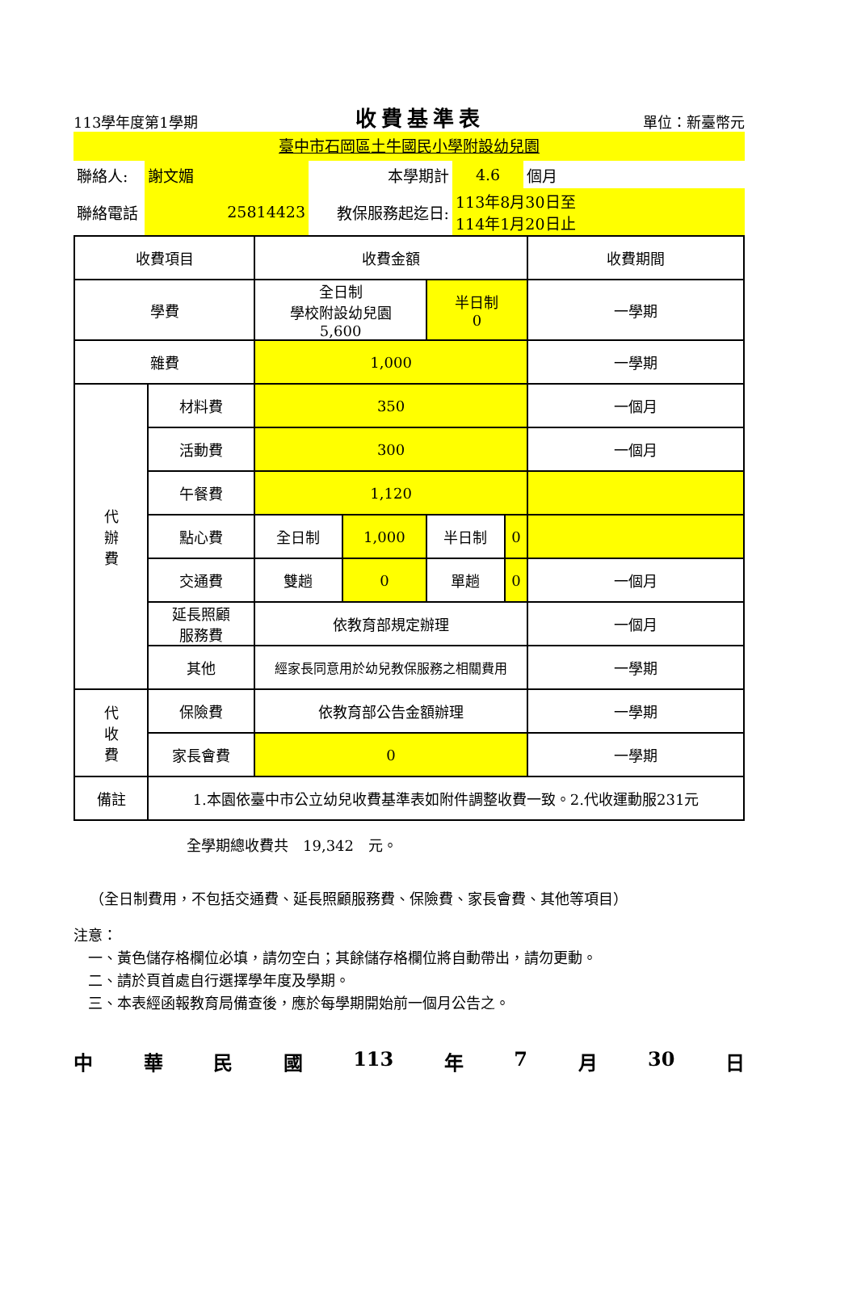113學年度第1學期 收費基準表 單位：新臺幣元
臺中市石岡區土牛國民小學附設幼兒園
| 聯絡人: | 謝文媚 | 本學期計 | 4.6 | 個月 |
| 聯絡電話 | 25814423 | 教保服務起迄日: | 113年8月30日至 114年1月20日止 | |
| 收費項目 | | 收費金額 | | | | 收費期間 |
| 學費 | | 全日制 學校附設幼兒園 5,600 | | 半日制 0 | | 一學期 |
| 雜費 | | 1,000 | | | | 一學期 |
| 代 辦 費 | 材料費 | 350 | | | | 一個月 |
| | 活動費 | 300 | | | | 一個月 |
| | 午餐費 | 1,120 | | | | |
| | 點心費 | 全日制 | 1,000 | 半日制 | 0 | |
| | 交通費 | 雙趟 | 0 | 單趟 | 0 | 一個月 |
| | 延長照顧 服務費 | 依教育部規定辦理 | | | | 一個月 |
| | 其他 | 經家長同意用於幼兒教保服務之相關費用 | | | | 一學期 |
| 代 收 費 | 保險費 | 依教育部公告金額辦理 | | | | 一學期 |
| | 家長會費 | 0 | | | | 一學期 |
| 備註 | 1.本園依臺中市公立幼兒收費基準表如附件調整收費一致。2.代收運動服231元 | | | | | |
全學期總收費共　19,342　元。
（全日制費用，不包括交通費、延長照顧服務費、保險費、家長會費、其他等項目）
注意：
　一、黃色儲存格欄位必填，請勿空白；其餘儲存格欄位將自動帶出，請勿更動。
　二、請於頁首處自行選擇學年度及學期。
　三、本表經函報教育局備查後，應於每學期開始前一個月公告之。
中華民國 113 年 7 月 30 日